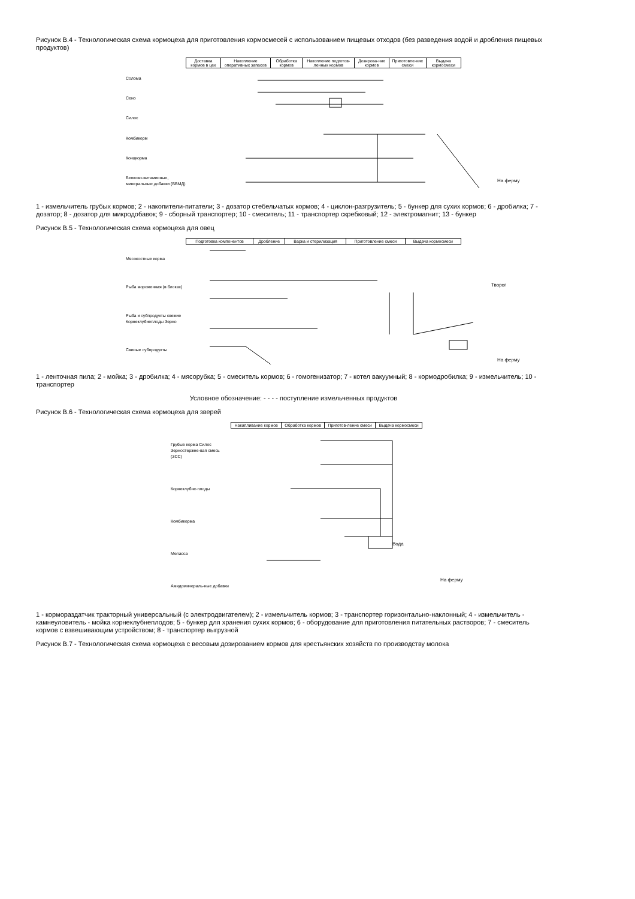Рисунок В.4 - Технологическая схема кормоцеха для приготовления кормосмесей с использованием пищевых отходов (без разведения водой и дробления пищевых продуктов)
| Доставка кормов в цех | Накопление оперативных запасов | Обработка кормов | Накопление подготов-ленных кормов | Дозирова-ние кормов | Приготовле-ние смеси | Выдача кормосмеси |
Солома
Сено
Силос
Комбикорм
Концкорма
Белково-витаминные, минеральные добавки (БВМД)
На ферму
1 - измельчитель грубых кормов; 2 - накопители-питатели; 3 - дозатор стебельчатых кормов; 4 - циклон-разгрузитель; 5 - бункер для сухих кормов; 6 - дробилка; 7 - дозатор; 8 - дозатор для микродобавок; 9 - сборный транспортер; 10 - смеситель; 11 - транспортер скребковый; 12 - электромагнит; 13 - бункер
Рисунок В.5 - Технологическая схема кормоцеха для овец
| Подготовка компонентов | Дробление | Варка и стерилизация | Приготовление смеси | Выдача кормосмеси |
Мясокостные корма
Рыба мороженная (в блоках)
Рыба и субпродукты свежие Корнеклубнеплоды Зерно
Свиные субпродукты
Творог
На ферму
1 - ленточная пила; 2 - мойка; 3 - дробилка; 4 - мясорубка; 5 - смеситель кормов; 6 - гомогенизатор; 7 - котел вакуумный; 8 - кормодробилка; 9 - измельчитель; 10 - транспортер
Условное обозначение: - - - - поступление измельченных продуктов
Рисунок В.6 - Технологическая схема кормоцеха для зверей
| Накапливание кормов | Обработка кормов | Приготов-ление смеси | Выдача кормосмеси |
Грубые корма Силос Зерностержне-вая смесь (ЗСС)
Корнеклубне-плоды
Комбикорма
Мелассa
Амидоминераль-ные добавки
Вода
На ферму
1 - кормораздатчик тракторный универсальный (с электродвигателем); 2 - измельчитель кормов; 3 - транспортер горизонтально-наклонный; 4 - измельчитель - камнеуловитель - мойка корнеклубнеплодов; 5 - бункер для хранения сухих кормов; 6 - оборудование для приготовления питательных растворов; 7 - смеситель кормов с взвешивающим устройством; 8 - транспортер выгрузной
Рисунок В.7 - Технологическая схема кормоцеха с весовым дозированием кормов для крестьянских хозяйств по производству молока